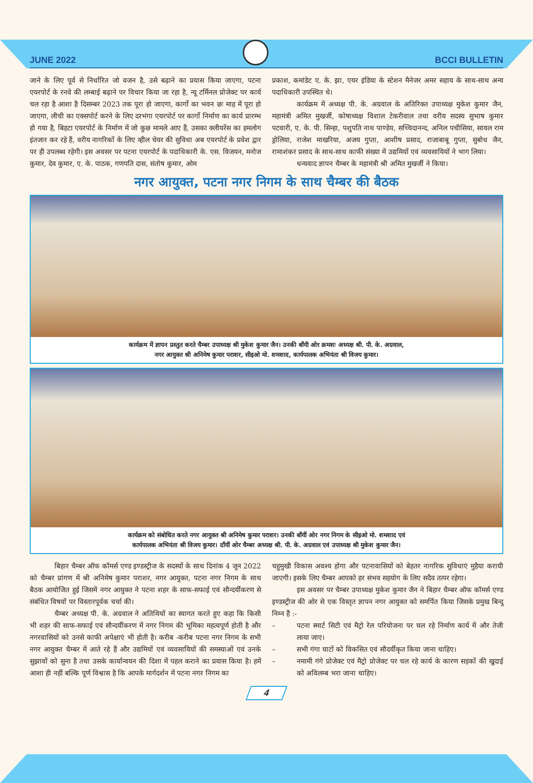JUNE 2022
BCCI BULLETIN
जाने के लिए पूर्व से निर्धारित जो वजन है, उसे बढ़ाने का प्रयास किया जाएगा, पटना एयरपोर्ट के रनवे की लम्बाई बढ़ाने पर विचार किया जा रहा है, न्यू टर्मिनल प्रोजेक्ट पर कार्य चल रहा है आशा है दिसम्बर 2023 तक पूरा हो जाएगा, कार्गो का भवन छः माह में पूरा हो जाएगा, लीची का एक्सपोर्ट करने के लिए दरभंगा एयरपोर्ट पर कार्गो निर्माण का कार्य प्रारम्भ हो गया है, बिहटा एयरपोर्ट के निर्माण में जो कुछ मामले आए हैं, उसका क्लीयरेंस का हमलोग इंतजार कर रहे हैं, वरीय नागरिकों के लिए व्हील चेयर की सुविधा अब एयरपोर्ट के प्रवेश द्वार पर ही उपलब्ध रहेगी। इस अवसर पर पटना एयरपोर्ट के पदाधिकारी के. एस. विजयन, मनोज कुमार, देव कुमार, ए. के. पाठक, गणपति दास, संतोष कुमार, ओम
प्रकाश, कमांडेट ए. के. झा, एयर इंडिया के स्टेशन मैनेजर अमर सहाय के साथ-साथ अन्य पदाधिकारी उपस्थित थे।
कार्यक्रम में अध्यक्ष पी. के. अग्रवाल के अतिरिक्त उपाध्यक्ष मुकेश कुमार जैन, महामंत्री अमित मुखर्जी, कोषाध्यक्ष विशाल टेकरीवाल तथा वरीय सदस्य सुभाष कुमार पटवारी, ए. के. पी. सिन्हा, पशुपति नाथ पाण्डेय, सच्चिदानन्द, अनिल पचीसिया, सावल राम ड्रोलिया, राजेश माखरिया, अजय गुप्ता, आशीष प्रसाद, राजाबाबू गुप्ता, सुबोध जैन, रामाशंकर प्रसाद के साथ-साथ काफी संख्या में उद्यमियों एवं व्यवसायियों ने भाग लिया।
धन्यवाद ज्ञापन चैम्बर के महामंत्री श्री अमित मुखर्जी ने किया।
नगर आयुक्त, पटना नगर निगम के साथ चैम्बर की बैठक
कार्यक्रम में ज्ञापन प्रस्तुत करते चैम्बर उपाध्यक्ष श्री मुकेश कुमार जैन। उनकी बाँयी ओर क्रमशः अध्यक्ष श्री. पी. के. अग्रवाल,
नगर आयुक्त श्री अनिमेष कुमार पराशर, सीइओ मो. शमशाद, कार्यपालक अभियंता श्री विजय कुमार।
कार्यक्रम को संबोधित करते नगर आयुक्त श्री अनिमेष कुमार पराशर। उनकी बाँयीं ओर नगर निगम के सीइओ मो. शमशाद एवं
कार्यपालक अभियंता श्री विजय कुमार। दाँयीं ओर चैम्बर अध्यक्ष श्री. पी. के. अग्रवाल एवं उपाध्यक्ष श्री मुकेश कुमार जैन।
बिहार चैम्बर ऑफ कॉमर्स एण्ड इण्डस्ट्रीज के सदस्यों के साथ दिनांक 4 जून 2022 को चैम्बर प्रांगण में श्री अनिमेष कुमार पराशर, नगर आयुक्त, पटना नगर निगम के साथ बैठक आयोजित हुई जिसमें नगर आयुक्त ने पटना शहर के साफ-सफाई एवं सौन्दर्यीकरण से संबंधित विषयों पर विस्तारपूर्वक चर्चा की।
चैम्बर अध्यक्ष पी. के. अग्रवाल ने अतिथियों का स्वागत करते हुए कहा कि किसी भी शहर की साफ-सफाई एवं सौन्दर्यीकरण में नगर निगम की भूमिका महत्वपूर्ण होती है और नगरवासियों को उनसे काफी अपेक्षाएं भी होती है। करीब -करीब पटना नगर निगम के सभी नगर आयुक्त चैम्बर में आते रहे हैं और उद्यमियों एवं व्यवसायियों की समस्याओं एवं उनके सुझावों को सुना है तथा उसके कार्यान्वयन की दिशा में पहल कराने का प्रयास किया है। हमें आशा ही नहीं बल्कि पूर्ण विश्वास है कि आपके मार्गदर्शन में पटना नगर निगम का
चहुमुखी विकास अवश्य होगा और पटनावासियों को बेहतर नागरिक सुविधाएं मुहैया करायी जाएगी। इसके लिए चैम्बर आपको हर संभव सहयोग के लिए सदैव तत्पर रहेगा।
इस अवसर पर चैम्बर उपाध्यक्ष मुकेश कुमार जैन ने बिहार चैम्बर ऑफ कॉमर्स एण्ड इण्डस्ट्रीज की ओर से एक विस्तृत ज्ञापन नगर आयुक्त को समर्पित किया जिसके प्रमुख बिन्दु निम्न हैं :-
– पटना स्मार्ट सिटी एवं मैट्रो रेल परियोजना पर चल रहे निर्माण कार्य में और तेजी लाया जाए।
– सभी गंगा घाटों को विकसित एवं सौदर्यीकृत किया जाना चाहिए।
– नमामी गंगे प्रोजेक्ट एवं मैट्रो प्रोजेक्ट पर चल रहे कार्य के कारण सड़कों की खुदाई को अविलम्ब भरा जाना चाहिए।
4